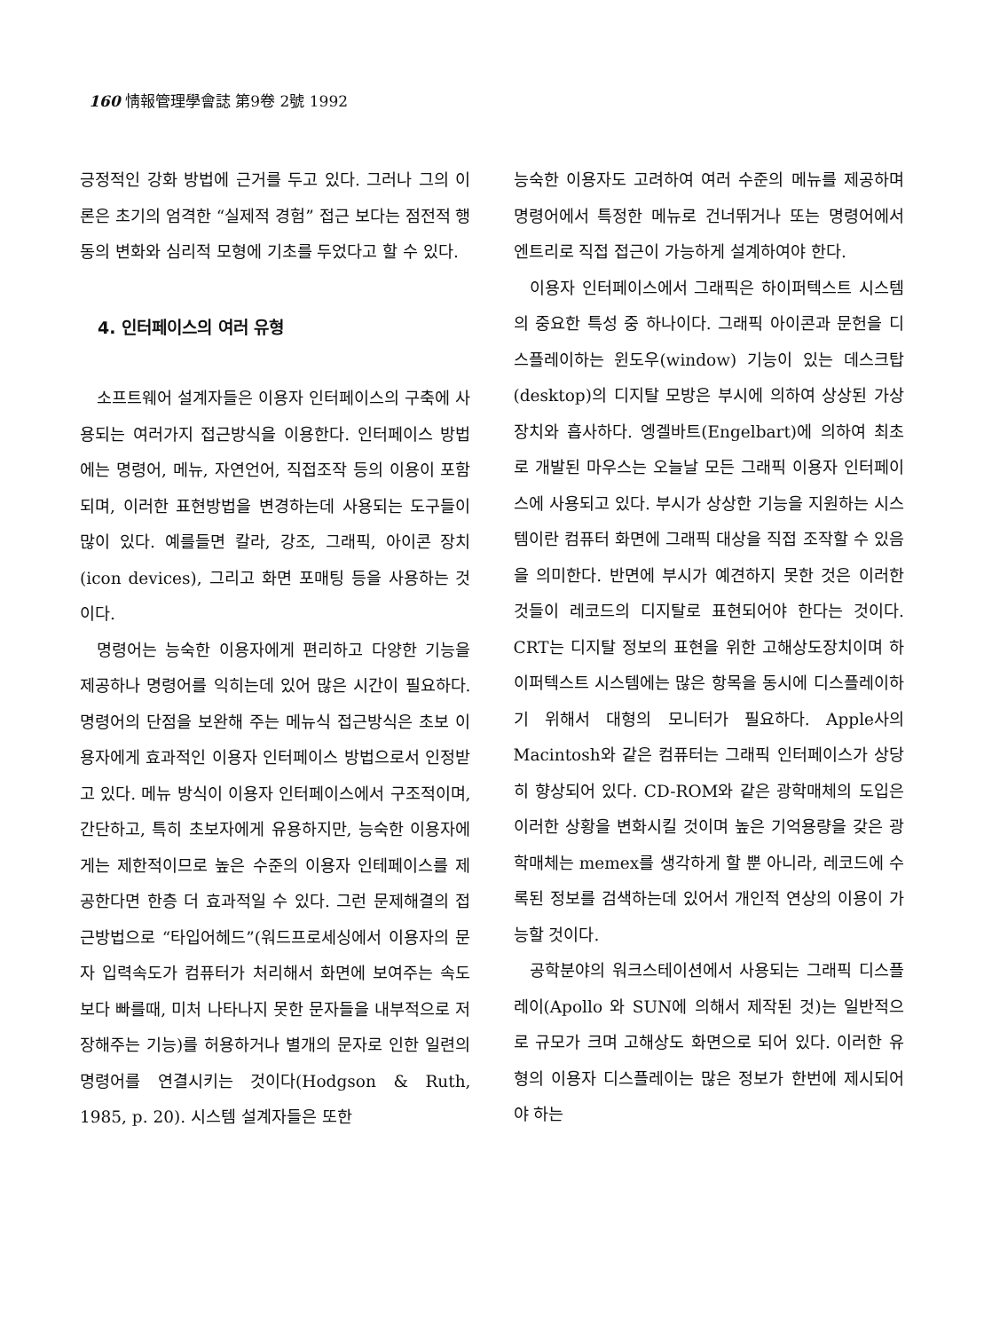160 情報管理學會誌 第9卷 2號 1992
긍정적인 강화 방법에 근거를 두고 있다. 그러나 그의 이론은 초기의 엄격한 “실제적 경험” 접근 보다는 점전적 행동의 변화와 심리적 모형에 기초를 두었다고 할 수 있다.
4. 인터페이스의 여러 유형
소프트웨어 설계자들은 이용자 인터페이스의 구축에 사용되는 여러가지 접근방식을 이용한다. 인터페이스 방법에는 명령어, 메뉴, 자연언어, 직접조작 등의 이용이 포함되며, 이러한 표현방법을 변경하는데 사용되는 도구들이 많이 있다. 예를들면 칼라, 강조, 그래픽, 아이콘 장치(icon devices), 그리고 화면 포매팅 등을 사용하는 것이다.
명령어는 능숙한 이용자에게 편리하고 다양한 기능을 제공하나 명령어를 익히는데 있어 많은 시간이 필요하다. 명령어의 단점을 보완해 주는 메뉴식 접근방식은 초보 이용자에게 효과적인 이용자 인터페이스 방법으로서 인정받고 있다. 메뉴 방식이 이용자 인터페이스에서 구조적이며, 간단하고, 특히 초보자에게 유용하지만, 능숙한 이용자에게는 제한적이므로 높은 수준의 이용자 인테페이스를 제공한다면 한층 더 효과적일 수 있다. 그런 문제해결의 접근방법으로 “타입어헤드”(워드프로세싱에서 이용자의 문자 입력속도가 컴퓨터가 처리해서 화면에 보여주는 속도보다 빠를때, 미처 나타나지 못한 문자들을 내부적으로 저장해주는 기능)를 허용하거나 별개의 문자로 인한 일련의 명령어를 연결시키는 것이다(Hodgson & Ruth, 1985, p. 20). 시스템 설계자들은 또한
능숙한 이용자도 고려하여 여러 수준의 메뉴를 제공하며 명령어에서 특정한 메뉴로 건너뛰거나 또는 명령어에서 엔트리로 직접 접근이 가능하게 설계하여야 한다.
이용자 인터페이스에서 그래픽은 하이퍼텍스트 시스템의 중요한 특성 중 하나이다. 그래픽 아이콘과 문헌을 디스플레이하는 윈도우(window) 기능이 있는 데스크탑(desktop)의 디지탈 모방은 부시에 의하여 상상된 가상장치와 흡사하다. 엥겔바트(Engelbart)에 의하여 최초로 개발된 마우스는 오늘날 모든 그래픽 이용자 인터페이스에 사용되고 있다. 부시가 상상한 기능을 지원하는 시스템이란 컴퓨터 화면에 그래픽 대상을 직접 조작할 수 있음을 의미한다. 반면에 부시가 예견하지 못한 것은 이러한 것들이 레코드의 디지탈로 표현되어야 한다는 것이다. CRT는 디지탈 정보의 표현을 위한 고해상도장치이며 하이퍼텍스트 시스템에는 많은 항목을 동시에 디스플레이하기 위해서 대형의 모니터가 필요하다. Apple사의 Macintosh와 같은 컴퓨터는 그래픽 인터페이스가 상당히 향상되어 있다. CD-ROM와 같은 광학매체의 도입은 이러한 상황을 변화시킬 것이며 높은 기억용량을 갖은 광학매체는 memex를 생각하게 할 뿐 아니라, 레코드에 수록된 정보를 검색하는데 있어서 개인적 연상의 이용이 가능할 것이다.
공학분야의 워크스테이션에서 사용되는 그래픽 디스플레이(Apollo 와 SUN에 의해서 제작된 것)는 일반적으로 규모가 크며 고해상도 화면으로 되어 있다. 이러한 유형의 이용자 디스플레이는 많은 정보가 한번에 제시되어야 하는